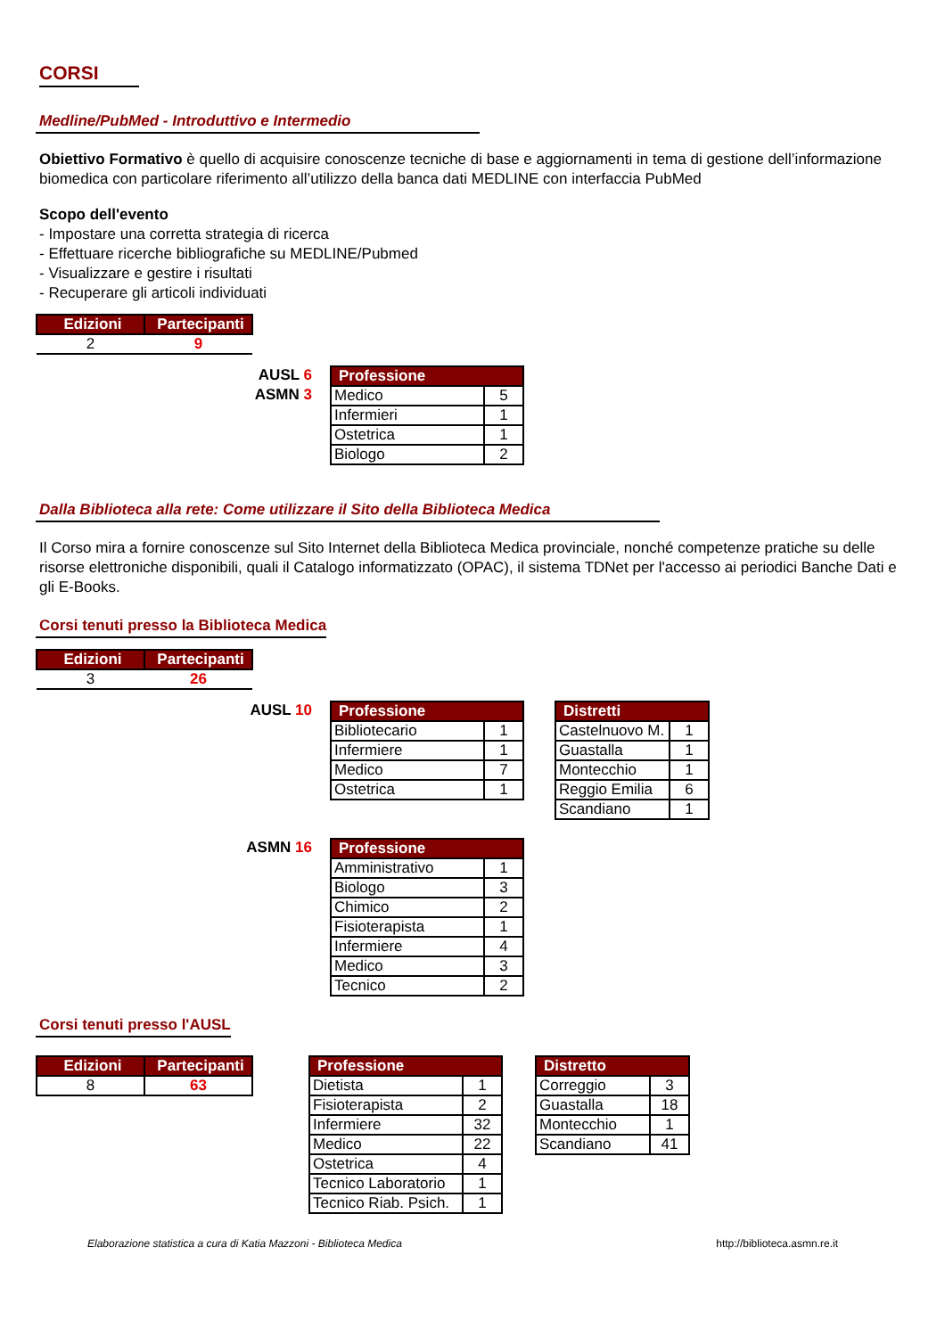CORSI
Medline/PubMed - Introduttivo e Intermedio
Obiettivo Formativo è quello di acquisire conoscenze tecniche di base e aggiornamenti in tema di gestione dell’informazione biomedica con particolare riferimento all’utilizzo della banca dati MEDLINE con interfaccia PubMed
Scopo dell'evento
- Impostare una corretta strategia di ricerca
- Effettuare ricerche bibliografiche su MEDLINE/Pubmed
- Visualizzare e gestire i risultati
- Recuperare gli articoli individuati
| Edizioni | Partecipanti |
| --- | --- |
| 2 | 9 |
AUSL 6
ASMN 3
| Professione | |
| --- | --- |
| Medico | 5 |
| Infermieri | 1 |
| Ostetrica | 1 |
| Biologo | 2 |
Dalla Biblioteca alla rete: Come utilizzare il Sito della Biblioteca Medica
Il Corso mira a fornire conoscenze sul Sito Internet della Biblioteca Medica provinciale, nonché competenze pratiche su delle risorse elettroniche disponibili, quali il Catalogo informatizzato (OPAC), il sistema TDNet per l'accesso ai periodici Banche Dati e gli E-Books.
Corsi tenuti presso la Biblioteca Medica
| Edizioni | Partecipanti |
| --- | --- |
| 3 | 26 |
AUSL 10
| Professione | |
| --- | --- |
| Bibliotecario | 1 |
| Infermiere | 1 |
| Medico | 7 |
| Ostetrica | 1 |
| Distretti | |
| --- | --- |
| Castelnuovo M. | 1 |
| Guastalla | 1 |
| Montecchio | 1 |
| Reggio Emilia | 6 |
| Scandiano | 1 |
ASMN 16
| Professione | |
| --- | --- |
| Amministrativo | 1 |
| Biologo | 3 |
| Chimico | 2 |
| Fisioterapista | 1 |
| Infermiere | 4 |
| Medico | 3 |
| Tecnico | 2 |
Corsi tenuti presso l'AUSL
| Edizioni | Partecipanti |
| --- | --- |
| 8 | 63 |
| Professione | |
| --- | --- |
| Dietista | 1 |
| Fisioterapista | 2 |
| Infermiere | 32 |
| Medico | 22 |
| Ostetrica | 4 |
| Tecnico Laboratorio | 1 |
| Tecnico Riab. Psich. | 1 |
| Distretto | |
| --- | --- |
| Correggio | 3 |
| Guastalla | 18 |
| Montecchio | 1 |
| Scandiano | 41 |
Elaborazione statistica a cura di Katia Mazzoni - Biblioteca Medica http://biblioteca.asmn.re.it